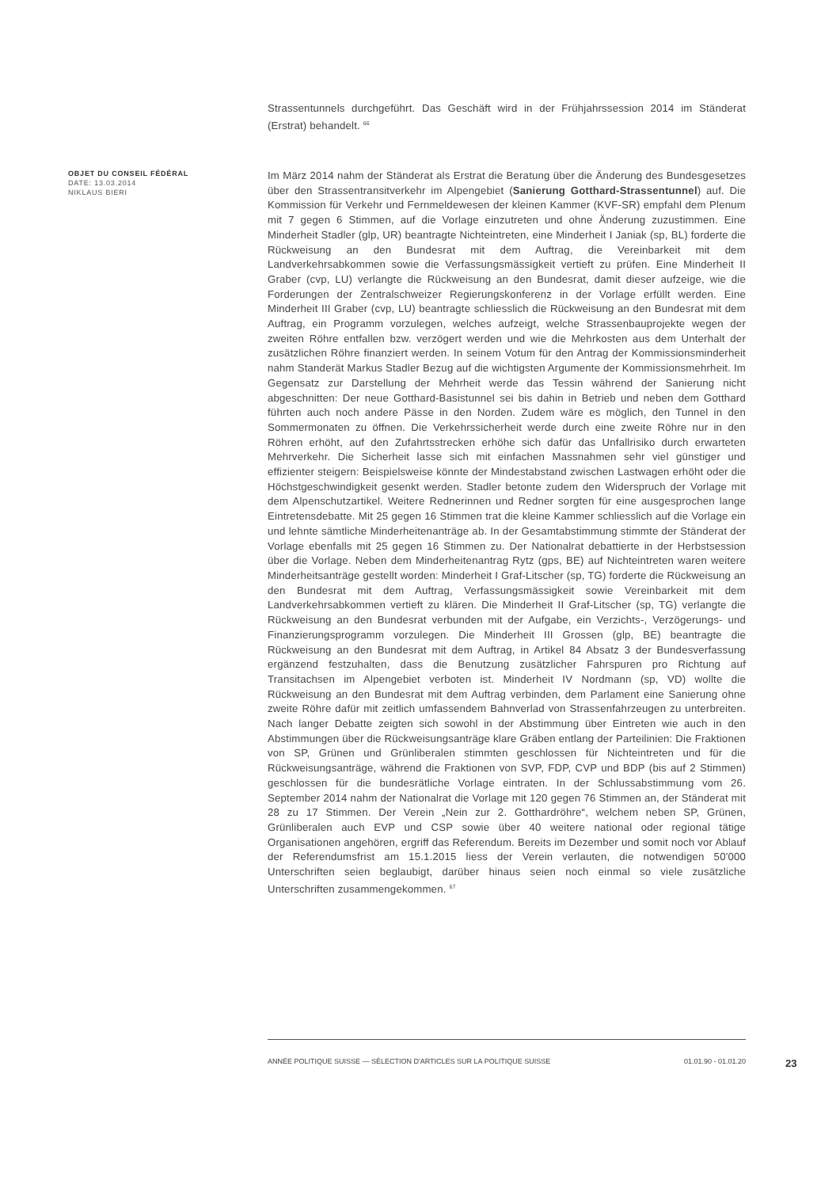Strassentunnels durchgeführt. Das Geschäft wird in der Frühjahrssession 2014 im Ständerat (Erstrat) behandelt. <sup>66</sup>
OBJET DU CONSEIL FÉDÉRAL
DATE: 13.03.2014
NIKLAUS BIERI
Im März 2014 nahm der Ständerat als Erstrat die Beratung über die Änderung des Bundesgesetzes über den Strassentransitverkehr im Alpengebiet (Sanierung Gotthard-Strassentunnel) auf. Die Kommission für Verkehr und Fernmeldewesen der kleinen Kammer (KVF-SR) empfahl dem Plenum mit 7 gegen 6 Stimmen, auf die Vorlage einzutreten und ohne Änderung zuzustimmen. Eine Minderheit Stadler (glp, UR) beantragte Nichteintreten, eine Minderheit I Janiak (sp, BL) forderte die Rückweisung an den Bundesrat mit dem Auftrag, die Vereinbarkeit mit dem Landverkehrsabkommen sowie die Verfassungsmässigkeit vertieft zu prüfen. Eine Minderheit II Graber (cvp, LU) verlangte die Rückweisung an den Bundesrat, damit dieser aufzeige, wie die Forderungen der Zentralschweizer Regierungskonferenz in der Vorlage erfüllt werden. Eine Minderheit III Graber (cvp, LU) beantragte schliesslich die Rückweisung an den Bundesrat mit dem Auftrag, ein Programm vorzulegen, welches aufzeigt, welche Strassenbauprojekte wegen der zweiten Röhre entfallen bzw. verzögert werden und wie die Mehrkosten aus dem Unterhalt der zusätzlichen Röhre finanziert werden. In seinem Votum für den Antrag der Kommissionsminderheit nahm Standerät Markus Stadler Bezug auf die wichtigsten Argumente der Kommissionsmehrheit. Im Gegensatz zur Darstellung der Mehrheit werde das Tessin während der Sanierung nicht abgeschnitten: Der neue Gotthard-Basistunnel sei bis dahin in Betrieb und neben dem Gotthard führten auch noch andere Pässe in den Norden. Zudem wäre es möglich, den Tunnel in den Sommermonaten zu öffnen. Die Verkehrssicherheit werde durch eine zweite Röhre nur in den Röhren erhöht, auf den Zufahrtsstrecken erhöhe sich dafür das Unfallrisiko durch erwarteten Mehrverkehr. Die Sicherheit lasse sich mit einfachen Massnahmen sehr viel günstiger und effizienter steigern: Beispielsweise könnte der Mindestabstand zwischen Lastwagen erhöht oder die Höchstgeschwindigkeit gesenkt werden. Stadler betonte zudem den Widerspruch der Vorlage mit dem Alpenschutzartikel. Weitere Rednerinnen und Redner sorgten für eine ausgesprochen lange Eintretensdebatte. Mit 25 gegen 16 Stimmen trat die kleine Kammer schliesslich auf die Vorlage ein und lehnte sämtliche Minderheitenanträge ab. In der Gesamtabstimmung stimmte der Ständerat der Vorlage ebenfalls mit 25 gegen 16 Stimmen zu. Der Nationalrat debattierte in der Herbstsession über die Vorlage. Neben dem Minderheitenantrag Rytz (gps, BE) auf Nichteintreten waren weitere Minderheitsanträge gestellt worden: Minderheit I Graf-Litscher (sp, TG) forderte die Rückweisung an den Bundesrat mit dem Auftrag, Verfassungsmässigkeit sowie Vereinbarkeit mit dem Landverkehrsabkommen vertieft zu klären. Die Minderheit II Graf-Litscher (sp, TG) verlangte die Rückweisung an den Bundesrat verbunden mit der Aufgabe, ein Verzichts-, Verzögerungs- und Finanzierungsprogramm vorzulegen. Die Minderheit III Grossen (glp, BE) beantragte die Rückweisung an den Bundesrat mit dem Auftrag, in Artikel 84 Absatz 3 der Bundesverfassung ergänzend festzuhalten, dass die Benutzung zusätzlicher Fahrspuren pro Richtung auf Transitachsen im Alpengebiet verboten ist. Minderheit IV Nordmann (sp, VD) wollte die Rückweisung an den Bundesrat mit dem Auftrag verbinden, dem Parlament eine Sanierung ohne zweite Röhre dafür mit zeitlich umfassendem Bahnverlad von Strassenfahrzeugen zu unterbreiten. Nach langer Debatte zeigten sich sowohl in der Abstimmung über Eintreten wie auch in den Abstimmungen über die Rückweisungsanträge klare Gräben entlang der Parteilinien: Die Fraktionen von SP, Grünen und Grünliberalen stimmten geschlossen für Nichteintreten und für die Rückweisungsanträge, während die Fraktionen von SVP, FDP, CVP und BDP (bis auf 2 Stimmen) geschlossen für die bundesrätliche Vorlage eintraten. In der Schlussabstimmung vom 26. September 2014 nahm der Nationalrat die Vorlage mit 120 gegen 76 Stimmen an, der Ständerat mit 28 zu 17 Stimmen. Der Verein „Nein zur 2. Gotthardröhre“, welchem neben SP, Grünen, Grünliberalen auch EVP und CSP sowie über 40 weitere national oder regional tätige Organisationen angehören, ergriff das Referendum. Bereits im Dezember und somit noch vor Ablauf der Referendumsfrist am 15.1.2015 liess der Verein verlauten, die notwendigen 50'000 Unterschriften seien beglaubigt, darüber hinaus seien noch einmal so viele zusätzliche Unterschriften zusammengekommen. <sup>67</sup>
ANNÉE POLITIQUE SUISSE — SÉLECTION D'ARTICLES SUR LA POLITIQUE SUISSE 01.01.90 - 01.01.20
23